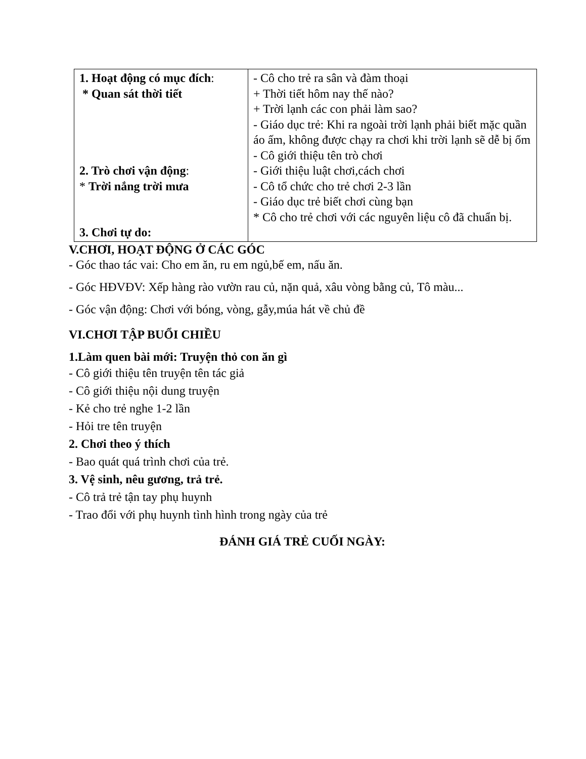| 1. Hoạt động có mục đích : * Quan sát thời tiết 2. Trò chơi vận động : * Trời nắng trời mưa 3. Chơi tự do: | - Cô cho trẻ ra sân và đàm thoại + Thời tiết hôm nay thế nào? + Trời lạnh các con phải làm sao? - Giáo dục trẻ: Khi ra ngoài trời lạnh phải biết mặc quần áo ấm, không được chạy ra chơi khi trời lạnh sẽ dễ bị ốm - Cô giới thiệu tên trò chơi - Giới thiệu luật chơi,cách chơi - Cô tổ chức cho trẻ chơi 2-3 lần - Giáo dục trẻ biết chơi cùng bạn * Cô cho trẻ chơi với các nguyên liệu cô đã chuẩn bị. |
V.CHƠI, HOẠT ĐỘNG Ở CÁC GÓC
- Góc thao tác vai: Cho em ăn, ru em ngủ,bế em, nấu ăn.
- Góc HĐVĐV: Xếp hàng rào vườn rau củ, nặn quả, xâu vòng bằng củ, Tô màu...
- Góc vận động: Chơi với bóng, vòng, gẫy,múa hát về chủ đề
VI.CHƠI TẬP BUỔI CHIỀU
1.Làm quen bài mới: Truyện thỏ con ăn gì
- Cô giới thiệu tên truyện tên tác giả
- Cô giới thiệu nội dung truyện
- Kẻ cho trẻ nghe 1-2 lần
- Hỏi tre tên truyện
2. Chơi theo ý thích
- Bao quát quá trình chơi của trẻ.
3. Vệ sinh, nêu gương, trả trẻ.
- Cô trả trẻ tận tay phụ huynh
- Trao đổi với phụ huynh tình hình trong ngày của trẻ
ĐÁNH GIÁ TRẺ CUỐI NGÀY: